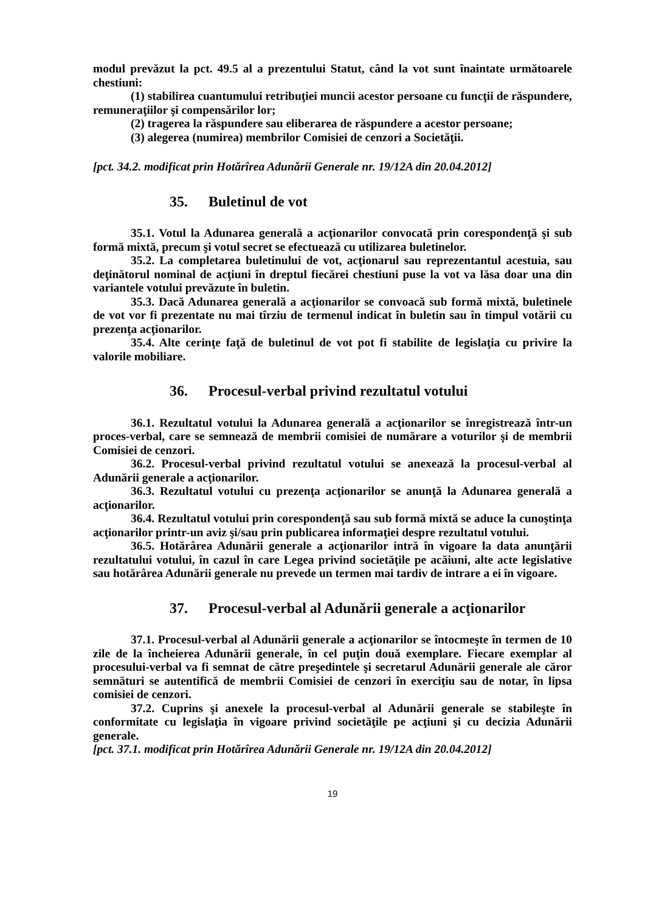modul prevăzut la pct. 49.5 al a prezentului Statut, când la vot sunt înaintate următoarele chestiuni:
(1) stabilirea cuantumului retribuţiei muncii acestor persoane cu funcţii de răspundere, remuneraţiilor şi compensărilor lor;
(2) tragerea la răspundere sau eliberarea de răspundere a acestor persoane;
(3) alegerea (numirea) membrilor Comisiei de cenzori a Societăţii.
[pct. 34.2. modificat prin Hotărîrea Adunării Generale nr. 19/12A din 20.04.2012]
35. Buletinul de vot
35.1. Votul la Adunarea generală a acţionarilor convocată prin corespondenţă şi sub formă mixtă, precum şi votul secret se efectuează cu utilizarea buletinelor.
35.2. La completarea buletinului de vot, acţionarul sau reprezentantul acestuia, sau deţinătorul nominal de acţiuni în dreptul fiecărei chestiuni puse la vot va lăsa doar una din variantele votului prevăzute în buletin.
35.3. Dacă Adunarea generală a acţionarilor se convoacă sub formă mixtă, buletinele de vot vor fi prezentate nu mai tîrziu de termenul indicat în buletin sau în timpul votării cu prezenţa acţionarilor.
35.4. Alte cerinţe faţă de buletinul de vot pot fi stabilite de legislaţia cu privire la valorile mobiliare.
36. Procesul-verbal privind rezultatul votului
36.1. Rezultatul votului la Adunarea generală a acţionarilor se înregistrează într-un proces-verbal, care se semnează de membrii comisiei de numărare a voturilor şi de membrii Comisiei de cenzori.
36.2. Procesul-verbal privind rezultatul votului se anexează la procesul-verbal al Adunării generale a acţionarilor.
36.3. Rezultatul votului cu prezenţa acţionarilor se anunţă la Adunarea generală a acţionarilor.
36.4. Rezultatul votului prin corespondenţă sau sub formă mixtă se aduce la cunoştinţa acţionarilor printr-un aviz şi/sau prin publicarea informaţiei despre rezultatul votului.
36.5. Hotărârea Adunării generale a acţionarilor intră în vigoare la data anunţării rezultatului votului, în cazul în care Legea privind societăţile pe acăiuni, alte acte legislative sau hotărârea Adunării generale nu prevede un termen mai tardiv de intrare a ei în vigoare.
37. Procesul-verbal al Adunării generale a acţionarilor
37.1. Procesul-verbal al Adunării generale a acţionarilor se întocmeşte în termen de 10 zile de la încheierea Adunării generale, în cel puţin două exemplare. Fiecare exemplar al procesului-verbal va fi semnat de către preşedintele şi secretarul Adunării generale ale căror semnături se autentifică de membrii Comisiei de cenzori în exerciţiu sau de notar, în lipsa comisiei de cenzori.
37.2. Cuprins şi anexele la procesul-verbal al Adunării generale se stabileşte în conformitate cu legislaţia în vigoare privind societăţile pe acţiuni şi cu decizia Adunării generale.
[pct. 37.1. modificat prin Hotărîrea Adunării Generale nr. 19/12A din 20.04.2012]
19